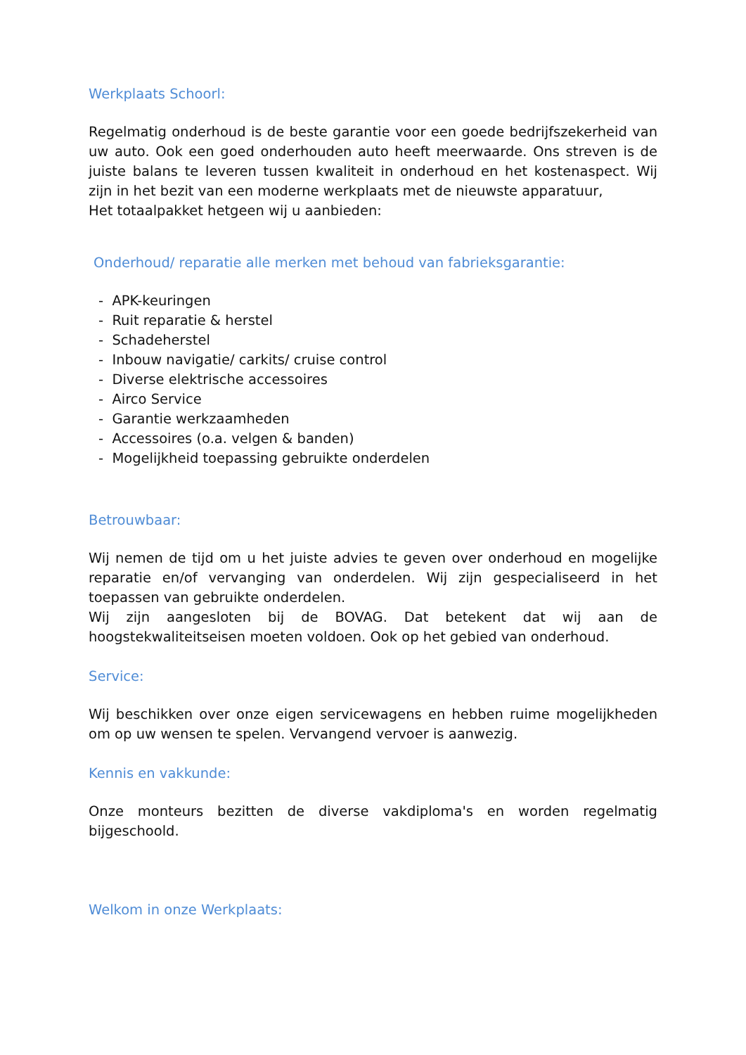Werkplaats Schoorl:
Regelmatig onderhoud is de beste garantie voor een goede bedrijfszekerheid van uw auto. Ook een goed onderhouden auto heeft meerwaarde. Ons streven is de juiste balans te leveren tussen kwaliteit in onderhoud en het kostenaspect. Wij zijn in het bezit van een moderne werkplaats met de nieuwste apparatuur,
Het totaalpakket hetgeen wij u aanbieden:
Onderhoud/ reparatie alle merken met behoud van fabrieksgarantie:
- APK-keuringen
- Ruit reparatie & herstel
- Schadeherstel
- Inbouw navigatie/ carkits/ cruise control
- Diverse elektrische accessoires
- Airco Service
- Garantie werkzaamheden
- Accessoires (o.a. velgen & banden)
- Mogelijkheid toepassing gebruikte onderdelen
Betrouwbaar:
Wij nemen de tijd om u het juiste advies te geven over onderhoud en mogelijke reparatie en/of vervanging van onderdelen. Wij zijn gespecialiseerd in het toepassen van gebruikte onderdelen.
Wij zijn aangesloten bij de BOVAG. Dat betekent dat wij aan de hoogstekwaliteitseisen moeten voldoen. Ook op het gebied van onderhoud.
Service:
Wij beschikken over onze eigen servicewagens en hebben ruime mogelijkheden om op uw wensen te spelen. Vervangend vervoer is aanwezig.
Kennis en vakkunde:
Onze monteurs bezitten de diverse vakdiploma's en worden regelmatig bijgeschoold.
Welkom in onze Werkplaats: